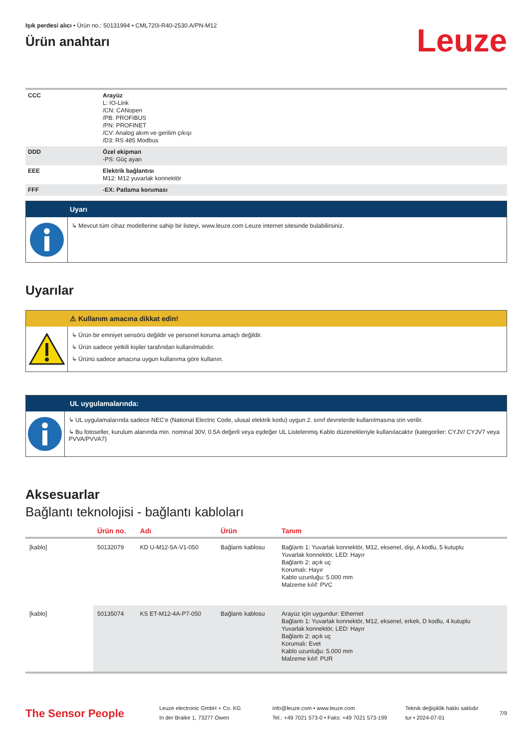Işık perdesi alıcı • Ürün no.: 50131994 • CML720i-R40-2530.A/PN-M12
Ürün anahtarı
Leuze
| CCC | Arayüz L: IO-Link /CN: CANopen /PB: PROFIBUS /PN: PROFINET /CV: Analog akım ve gerilim çıkışı /D3: RS 485 Modbus |
| DDD | Özel ekipman -PS: Güç ayarı |
| EEE | Elektrik bağlantısı M12: M12 yuvarlak konnektör |
| FFF | -EX: Patlama koruması |
Uyarı
↳ Mevcut tüm cihaz modellerine sahip bir listeyi, www.leuze.com Leuze internet sitesinde bulabilirsiniz.
Uyarılar
⚠ Kullanım amacına dikkat edin!
↳ Ürün bir emniyet sensörü değildir ve personel koruma amaçlı değildir.
↳ Ürün sadece yetkili kişiler tarafından kullanılmalıdır.
↳ Ürünü sadece amacına uygun kullanıma göre kullanın.
UL uygulamalarında:
↳ UL uygulamalarında sadece NEC'e (National Electric Code, ulusal elektrik kodu) uygun 2. sınıf devrelerde kullanılmasına izin verilir.
↳ Bu fotoseller, kurulum alanında min. nominal 30V, 0.5A değerli veya eşdeğer UL Listelenmiş Kablo düzenekleriyle kullanılacaktır (kategoriler: CYJV/ CYJV7 veya PVVA/PVVA7)
Aksesuarlar
Bağlantı teknolojisi - bağlantı kabloları
| | Ürün no. | Adı | Ürün | Tanım |
| --- | --- | --- | --- | --- |
| [kablo] | 50132079 | KD U-M12-5A-V1-050 | Bağlantı kablosu | Bağlantı 1: Yuvarlak konnektör, M12, eksenel, dişi, A kodlu, 5 kutuplu Yuvarlak konnektör, LED: Hayır Bağlantı 2: açık uç Korumalı: Hayır Kablo uzunluğu: 5.000 mm Malzeme kılıf: PVC |
| [kablo] | 50135074 | KS ET-M12-4A-P7-050 | Bağlantı kablosu | Arayüz için uygundur: Ethernet Bağlantı 1: Yuvarlak konnektör, M12, eksenel, erkek, D kodlu, 4 kutuplu Yuvarlak konnektör, LED: Hayır Bağlantı 2: açık uç Korumalı: Evet Kablo uzunluğu: 5.000 mm Malzeme kılıf: PUR |
The Sensor People
Leuze electronic GmbH + Co. KG
In der Braike 1, 73277 Owen
info@leuze.com • www.leuze.com
Tel.: +49 7021 573-0 • Faks: +49 7021 573-199
Teknik değişiklik hakkı saklıdır
tur • 2024-07-01
7/9